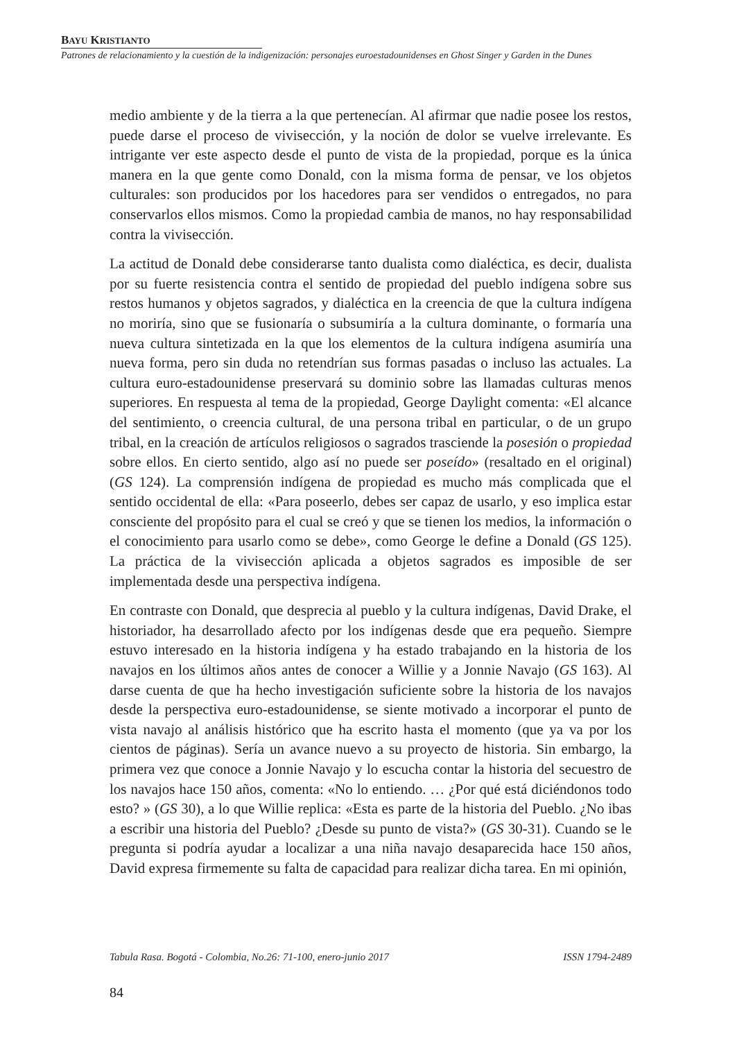BAYU KRISTIANTO
Patrones de relacionamiento y la cuestión de la indigenización: personajes euroestadounidenses en Ghost Singer y Garden in the Dunes
medio ambiente y de la tierra a la que pertenecían. Al afirmar que nadie posee los restos, puede darse el proceso de vivisección, y la noción de dolor se vuelve irrelevante. Es intrigante ver este aspecto desde el punto de vista de la propiedad, porque es la única manera en la que gente como Donald, con la misma forma de pensar, ve los objetos culturales: son producidos por los hacedores para ser vendidos o entregados, no para conservarlos ellos mismos. Como la propiedad cambia de manos, no hay responsabilidad contra la vivisección.
La actitud de Donald debe considerarse tanto dualista como dialéctica, es decir, dualista por su fuerte resistencia contra el sentido de propiedad del pueblo indígena sobre sus restos humanos y objetos sagrados, y dialéctica en la creencia de que la cultura indígena no moriría, sino que se fusionaría o subsumiría a la cultura dominante, o formaría una nueva cultura sintetizada en la que los elementos de la cultura indígena asumiría una nueva forma, pero sin duda no retendrían sus formas pasadas o incluso las actuales. La cultura euro-estadounidense preservará su dominio sobre las llamadas culturas menos superiores. En respuesta al tema de la propiedad, George Daylight comenta: «El alcance del sentimiento, o creencia cultural, de una persona tribal en particular, o de un grupo tribal, en la creación de artículos religiosos o sagrados trasciende la posesión o propiedad sobre ellos. En cierto sentido, algo así no puede ser poseído» (resaltado en el original) (GS 124). La comprensión indígena de propiedad es mucho más complicada que el sentido occidental de ella: «Para poseerlo, debes ser capaz de usarlo, y eso implica estar consciente del propósito para el cual se creó y que se tienen los medios, la información o el conocimiento para usarlo como se debe», como George le define a Donald (GS 125). La práctica de la vivisección aplicada a objetos sagrados es imposible de ser implementada desde una perspectiva indígena.
En contraste con Donald, que desprecia al pueblo y la cultura indígenas, David Drake, el historiador, ha desarrollado afecto por los indígenas desde que era pequeño. Siempre estuvo interesado en la historia indígena y ha estado trabajando en la historia de los navajos en los últimos años antes de conocer a Willie y a Jonnie Navajo (GS 163). Al darse cuenta de que ha hecho investigación suficiente sobre la historia de los navajos desde la perspectiva euro-estadounidense, se siente motivado a incorporar el punto de vista navajo al análisis histórico que ha escrito hasta el momento (que ya va por los cientos de páginas). Sería un avance nuevo a su proyecto de historia. Sin embargo, la primera vez que conoce a Jonnie Navajo y lo escucha contar la historia del secuestro de los navajos hace 150 años, comenta: «No lo entiendo. … ¿Por qué está diciéndonos todo esto? » (GS 30), a lo que Willie replica: «Esta es parte de la historia del Pueblo. ¿No ibas a escribir una historia del Pueblo? ¿Desde su punto de vista?» (GS 30-31). Cuando se le pregunta si podría ayudar a localizar a una niña navajo desaparecida hace 150 años, David expresa firmemente su falta de capacidad para realizar dicha tarea. En mi opinión,
Tabula Rasa. Bogotá - Colombia, No.26: 71-100, enero-junio 2017 ISSN 1794-2489
84